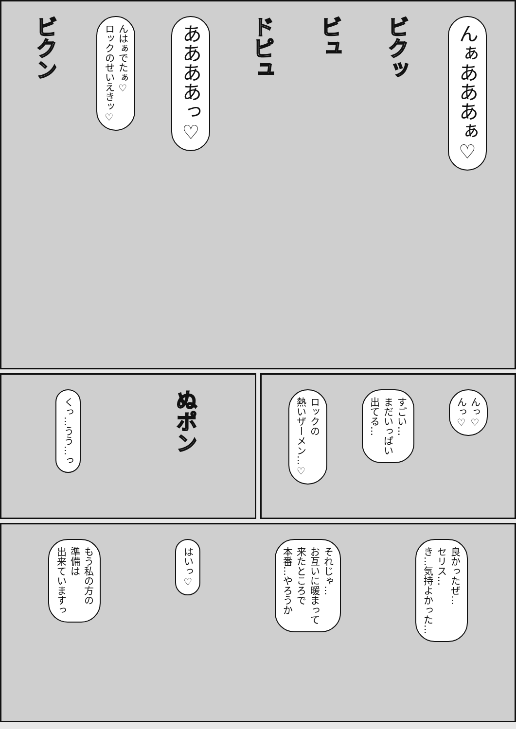んぁあああぁ♡
ビクッ
ビュ
ドピュ
ああああっ♡
んはぁでたぁ♡
ロックのせいえきッ♡
ビクン
んっ♡
んっ♡
すごい…
まだいっぱい
出てる…
ロックの
熱いザーメン…♡
ぬポン
くっ…うう…っ
良かったぜ…
セリス…
き…気持よかった…
それじゃ…
お互いに暖まって
来たところで
本番…やろうか
はいっ♡
もう私の方の
準備は
出来ていますっ